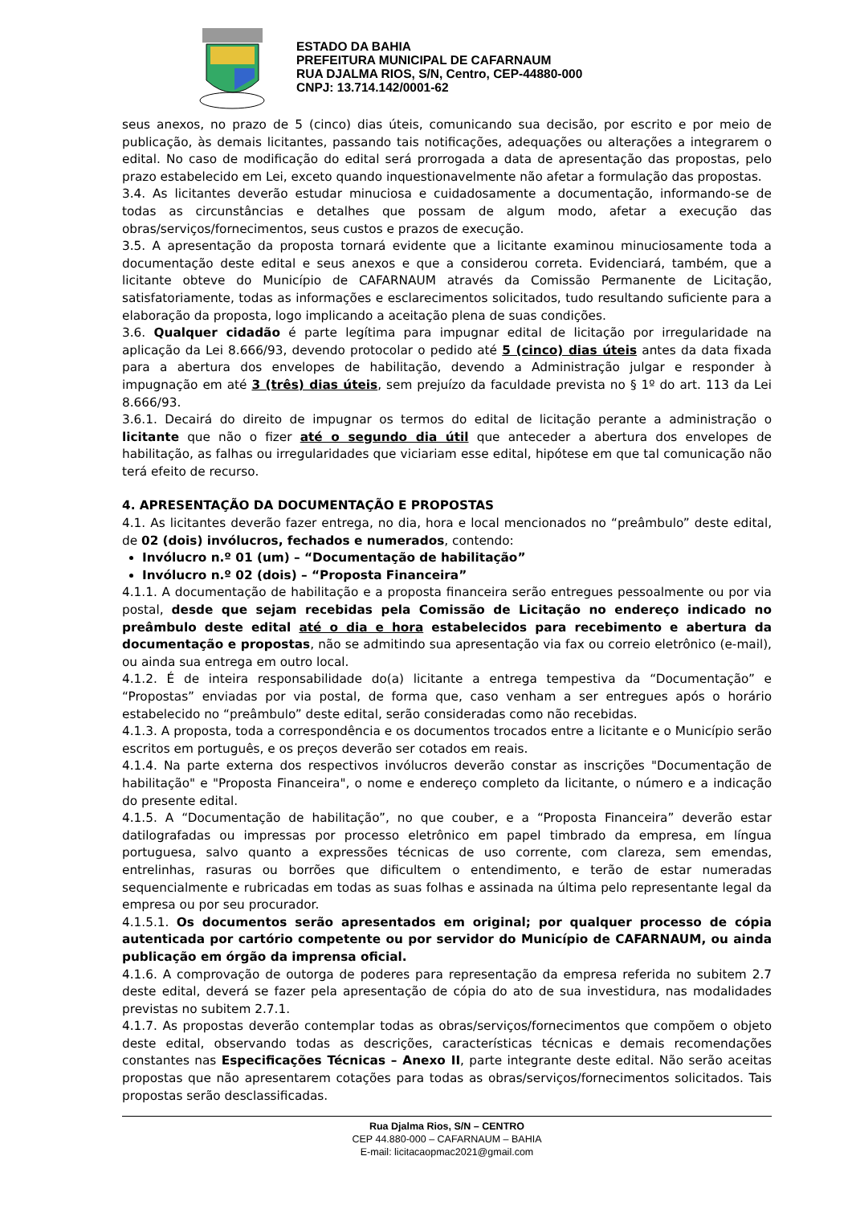ESTADO DA BAHIA
PREFEITURA MUNICIPAL DE CAFARNAUM
RUA DJALMA RIOS, S/N, Centro, CEP-44880-000
CNPJ: 13.714.142/0001-62
seus anexos, no prazo de 5 (cinco) dias úteis, comunicando sua decisão, por escrito e por meio de publicação, às demais licitantes, passando tais notificações, adequações ou alterações a integrarem o edital. No caso de modificação do edital será prorrogada a data de apresentação das propostas, pelo prazo estabelecido em Lei, exceto quando inquestionavelmente não afetar a formulação das propostas.
3.4. As licitantes deverão estudar minuciosa e cuidadosamente a documentação, informando-se de todas as circunstâncias e detalhes que possam de algum modo, afetar a execução das obras/serviços/fornecimentos, seus custos e prazos de execução.
3.5. A apresentação da proposta tornará evidente que a licitante examinou minuciosamente toda a documentação deste edital e seus anexos e que a considerou correta. Evidenciará, também, que a licitante obteve do Município de CAFARNAUM através da Comissão Permanente de Licitação, satisfatoriamente, todas as informações e esclarecimentos solicitados, tudo resultando suficiente para a elaboração da proposta, logo implicando a aceitação plena de suas condições.
3.6. Qualquer cidadão é parte legítima para impugnar edital de licitação por irregularidade na aplicação da Lei 8.666/93, devendo protocolar o pedido até 5 (cinco) dias úteis antes da data fixada para a abertura dos envelopes de habilitação, devendo a Administração julgar e responder à impugnação em até 3 (três) dias úteis, sem prejuízo da faculdade prevista no § 1º do art. 113 da Lei 8.666/93.
3.6.1. Decairá do direito de impugnar os termos do edital de licitação perante a administração o licitante que não o fizer até o segundo dia útil que anteceder a abertura dos envelopes de habilitação, as falhas ou irregularidades que viciariam esse edital, hipótese em que tal comunicação não terá efeito de recurso.
4. APRESENTAÇÃO DA DOCUMENTAÇÃO E PROPOSTAS
4.1. As licitantes deverão fazer entrega, no dia, hora e local mencionados no “preâmbulo” deste edital, de 02 (dois) invólucros, fechados e numerados, contendo:
Invólucro n.º 01 (um) – “Documentação de habilitação”
Invólucro n.º 02 (dois) – “Proposta Financeira”
4.1.1. A documentação de habilitação e a proposta financeira serão entregues pessoalmente ou por via postal, desde que sejam recebidas pela Comissão de Licitação no endereço indicado no preâmbulo deste edital até o dia e hora estabelecidos para recebimento e abertura da documentação e propostas, não se admitindo sua apresentação via fax ou correio eletrônico (e-mail), ou ainda sua entrega em outro local.
4.1.2. É de inteira responsabilidade do(a) licitante a entrega tempestiva da “Documentação” e “Propostas” enviadas por via postal, de forma que, caso venham a ser entregues após o horário estabelecido no “preâmbulo” deste edital, serão consideradas como não recebidas.
4.1.3. A proposta, toda a correspondência e os documentos trocados entre a licitante e o Município serão escritos em português, e os preços deverão ser cotados em reais.
4.1.4. Na parte externa dos respectivos invólucros deverão constar as inscrições "Documentação de habilitação" e "Proposta Financeira", o nome e endereço completo da licitante, o número e a indicação do presente edital.
4.1.5. A “Documentação de habilitação”, no que couber, e a “Proposta Financeira” deverão estar datilografadas ou impressas por processo eletrônico em papel timbrado da empresa, em língua portuguesa, salvo quanto a expressões técnicas de uso corrente, com clareza, sem emendas, entrelinhas, rasuras ou borrões que dificultem o entendimento, e terão de estar numeradas sequencialmente e rubricadas em todas as suas folhas e assinada na última pelo representante legal da empresa ou por seu procurador.
4.1.5.1. Os documentos serão apresentados em original; por qualquer processo de cópia autenticada por cartório competente ou por servidor do Município de CAFARNAUM, ou ainda publicação em órgão da imprensa oficial.
4.1.6. A comprovação de outorga de poderes para representação da empresa referida no subitem 2.7 deste edital, deverá se fazer pela apresentação de cópia do ato de sua investidura, nas modalidades previstas no subitem 2.7.1.
4.1.7. As propostas deverão contemplar todas as obras/serviços/fornecimentos que compõem o objeto deste edital, observando todas as descrições, características técnicas e demais recomendações constantes nas Especificações Técnicas – Anexo II, parte integrante deste edital. Não serão aceitas propostas que não apresentarem cotações para todas as obras/serviços/fornecimentos solicitados. Tais propostas serão desclassificadas.
Rua Djalma Rios, S/N – CENTRO
CEP 44.880-000 – CAFARNAUM – BAHIA
E-mail: licitacaopmac2021@gmail.com